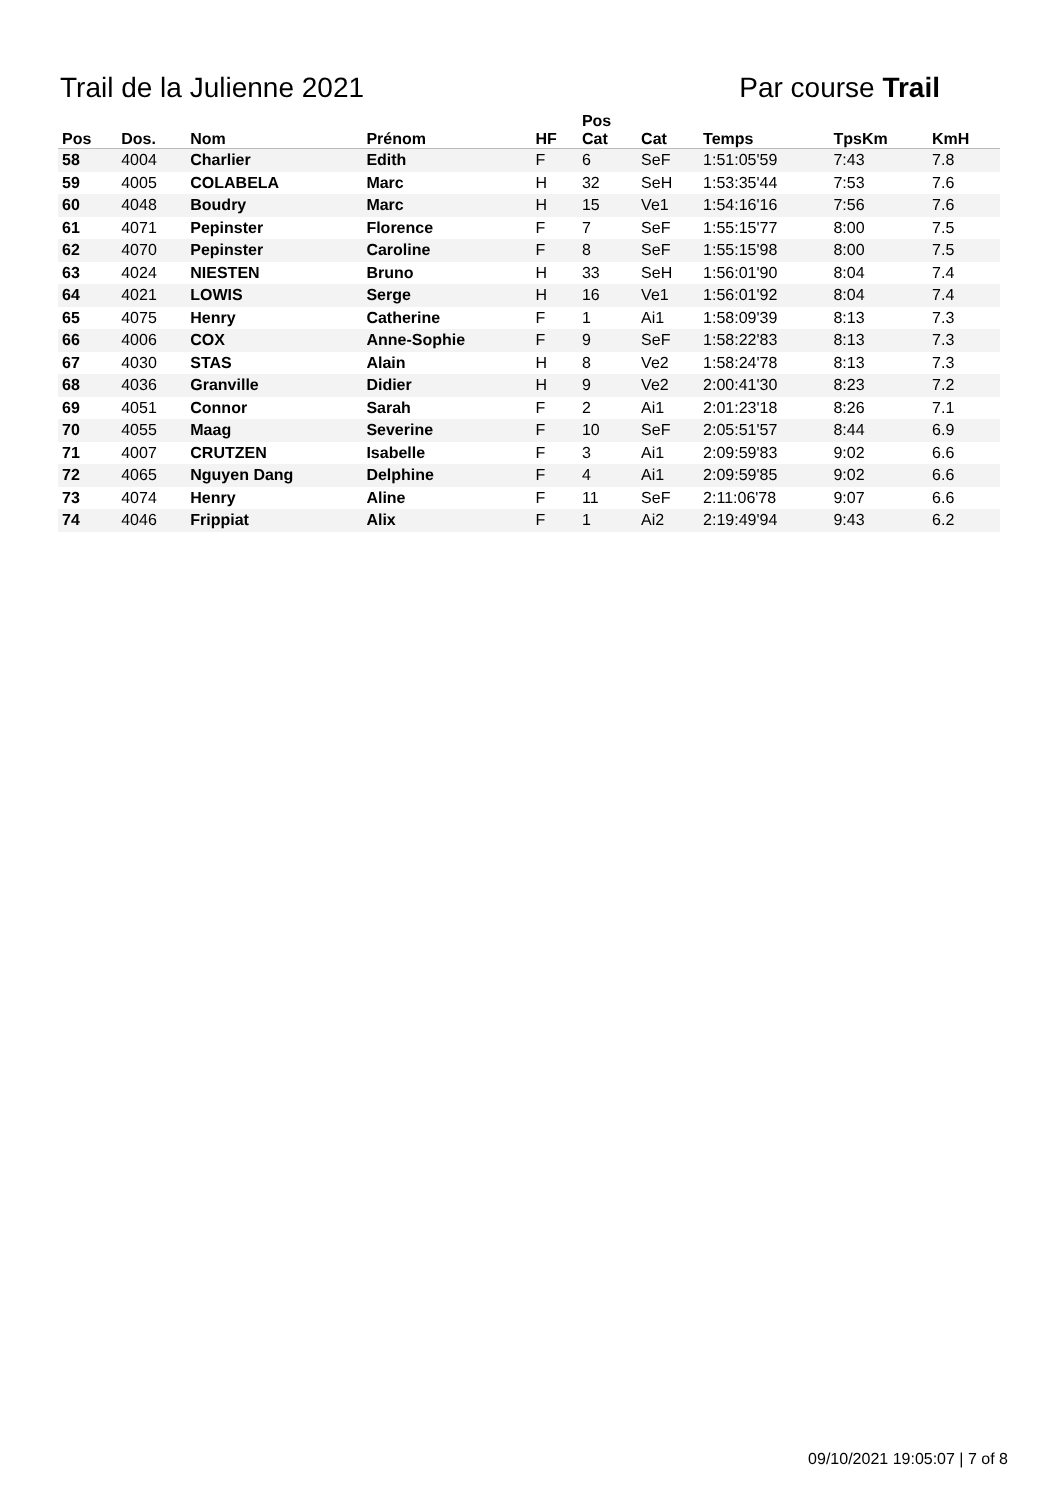Trail de la Julienne 2021 Par course Trail
| Pos | Dos. | Nom | Prénom | HF | Pos Cat | Cat | Temps | TpsKm | KmH |
| --- | --- | --- | --- | --- | --- | --- | --- | --- | --- |
| 58 | 4004 | Charlier | Edith | F | 6 | SeF | 1:51:05'59 | 7:43 | 7.8 |
| 59 | 4005 | COLABELA | Marc | H | 32 | SeH | 1:53:35'44 | 7:53 | 7.6 |
| 60 | 4048 | Boudry | Marc | H | 15 | Ve1 | 1:54:16'16 | 7:56 | 7.6 |
| 61 | 4071 | Pepinster | Florence | F | 7 | SeF | 1:55:15'77 | 8:00 | 7.5 |
| 62 | 4070 | Pepinster | Caroline | F | 8 | SeF | 1:55:15'98 | 8:00 | 7.5 |
| 63 | 4024 | NIESTEN | Bruno | H | 33 | SeH | 1:56:01'90 | 8:04 | 7.4 |
| 64 | 4021 | LOWIS | Serge | H | 16 | Ve1 | 1:56:01'92 | 8:04 | 7.4 |
| 65 | 4075 | Henry | Catherine | F | 1 | Ai1 | 1:58:09'39 | 8:13 | 7.3 |
| 66 | 4006 | COX | Anne-Sophie | F | 9 | SeF | 1:58:22'83 | 8:13 | 7.3 |
| 67 | 4030 | STAS | Alain | H | 8 | Ve2 | 1:58:24'78 | 8:13 | 7.3 |
| 68 | 4036 | Granville | Didier | H | 9 | Ve2 | 2:00:41'30 | 8:23 | 7.2 |
| 69 | 4051 | Connor | Sarah | F | 2 | Ai1 | 2:01:23'18 | 8:26 | 7.1 |
| 70 | 4055 | Maag | Severine | F | 10 | SeF | 2:05:51'57 | 8:44 | 6.9 |
| 71 | 4007 | CRUTZEN | Isabelle | F | 3 | Ai1 | 2:09:59'83 | 9:02 | 6.6 |
| 72 | 4065 | Nguyen Dang | Delphine | F | 4 | Ai1 | 2:09:59'85 | 9:02 | 6.6 |
| 73 | 4074 | Henry | Aline | F | 11 | SeF | 2:11:06'78 | 9:07 | 6.6 |
| 74 | 4046 | Frippiat | Alix | F | 1 | Ai2 | 2:19:49'94 | 9:43 | 6.2 |
09/10/2021 19:05:07 | 7 of 8